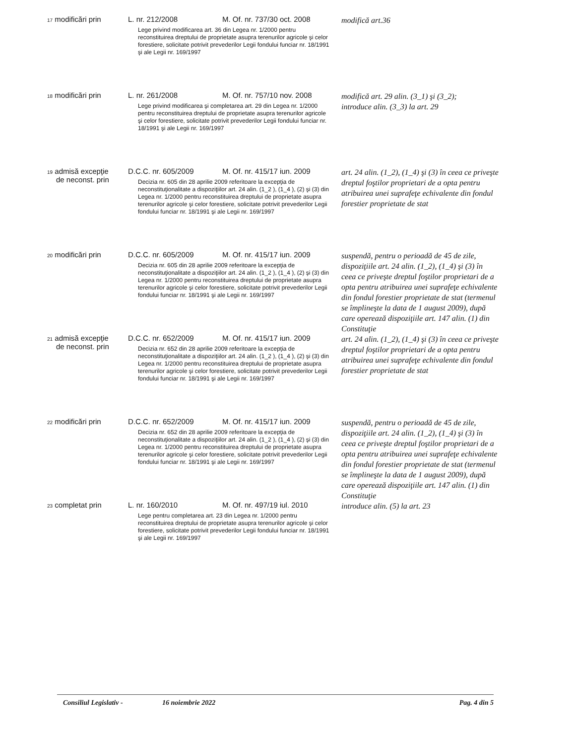| 17 modificări prin | L. nr. 212/2008 | M. Of. nr. 737/30 oct. 2008 | modifică art.36 |
| | Lege privind modificarea art. 36 din Legea nr. 1/2000 pentru reconstituirea dreptului de proprietate asupra terenurilor agricole şi celor forestiere, solicitate potrivit prevederilor Legii fondului funciar nr. 18/1991 şi ale Legii nr. 169/1997 | | |
| 18 modificări prin | L. nr. 261/2008 | M. Of. nr. 757/10 nov. 2008 | modifică art. 29 alin. (3_1) şi (3_2); introduce alin. (3_3) la art. 29 |
| | Lege privind modificarea şi completarea art. 29 din Legea nr. 1/2000 pentru reconstituirea dreptului de proprietate asupra terenurilor agricole şi celor forestiere, solicitate potrivit prevederilor Legii fondului funciar nr. 18/1991 şi ale Legii nr. 169/1997 | | |
| 19 admisă excepţie | D.C.C. nr. 605/2009 | M. Of. nr. 415/17 iun. 2009 | art. 24 alin. (1_2), (1_4) şi (3) în ceea ce priveşte dreptul foştilor proprietari de a opta pentru atribuirea unei suprafeţe echivalente din fondul forestier proprietate de stat |
| de neconst. prin | Decizia nr. 605 din 28 aprilie 2009 referitoare la excepţia de neconstituţionalitate a dispoziţiilor art. 24 alin. (1_2 ), (1_4 ), (2) şi (3) din Legea nr. 1/2000 pentru reconstituirea dreptului de proprietate asupra terenurilor agricole şi celor forestiere, solicitate potrivit prevederilor Legii fondului funciar nr. 18/1991 şi ale Legii nr. 169/1997 | | |
| 20 modificări prin | D.C.C. nr. 605/2009 | M. Of. nr. 415/17 iun. 2009 | suspendă, pentru o perioadă de 45 de zile, dispoziţiile art. 24 alin. (1_2), (1_4) şi (3) în ceea ce priveşte dreptul foştilor proprietari de a opta pentru atribuirea unei suprafeţe echivalente din fondul forestier proprietate de stat (termenul se împlineşte la data de 1 august 2009), după care operează dispoziţiile art. 147 alin. (1) din Constituţie |
| | Decizia nr. 605 din 28 aprilie 2009 referitoare la excepţia de neconstituţionalitate a dispoziţiilor art. 24 alin. (1_2 ), (1_4 ), (2) şi (3) din Legea nr. 1/2000 pentru reconstituirea dreptului de proprietate asupra terenurilor agricole şi celor forestiere, solicitate potrivit prevederilor Legii fondului funciar nr. 18/1991 şi ale Legii nr. 169/1997 | | |
| 21 admisă excepţie | D.C.C. nr. 652/2009 | M. Of. nr. 415/17 iun. 2009 | art. 24 alin. (1_2), (1_4) şi (3) în ceea ce priveşte dreptul foştilor proprietari de a opta pentru atribuirea unei suprafeţe echivalente din fondul forestier proprietate de stat |
| de neconst. prin | Decizia nr. 652 din 28 aprilie 2009 referitoare la excepţia de neconstituţionalitate a dispoziţiilor art. 24 alin. (1_2 ), (1_4 ), (2) şi (3) din Legea nr. 1/2000 pentru reconstituirea dreptului de proprietate asupra terenurilor agricole şi celor forestiere, solicitate potrivit prevederilor Legii fondului funciar nr. 18/1991 şi ale Legii nr. 169/1997 | | |
| 22 modificări prin | D.C.C. nr. 652/2009 | M. Of. nr. 415/17 iun. 2009 | suspendă, pentru o perioadă de 45 de zile, dispoziţiile art. 24 alin. (1_2), (1_4) şi (3) în ceea ce priveşte dreptul foştilor proprietari de a opta pentru atribuirea unei suprafeţe echivalente din fondul forestier proprietate de stat (termenul se împlineşte la data de 1 august 2009), după care operează dispoziţiile art. 147 alin. (1) din Constituţie |
| | Decizia nr. 652 din 28 aprilie 2009 referitoare la excepţia de neconstituţionalitate a dispoziţiilor art. 24 alin. (1_2 ), (1_4 ), (2) şi (3) din Legea nr. 1/2000 pentru reconstituirea dreptului de proprietate asupra terenurilor agricole şi celor forestiere, solicitate potrivit prevederilor Legii fondului funciar nr. 18/1991 şi ale Legii nr. 169/1997 | | |
| 23 completat prin | L. nr. 160/2010 | M. Of. nr. 497/19 iul. 2010 | introduce alin. (5) la art. 23 |
| | Lege pentru completarea art. 23 din Legea nr. 1/2000 pentru reconstituirea dreptului de proprietate asupra terenurilor agricole şi celor forestiere, solicitate potrivit prevederilor Legii fondului funciar nr. 18/1991 şi ale Legii nr. 169/1997 | | |
Consiliul Legislativ - 16 noiembrie 2022 Pag. 4 din 5